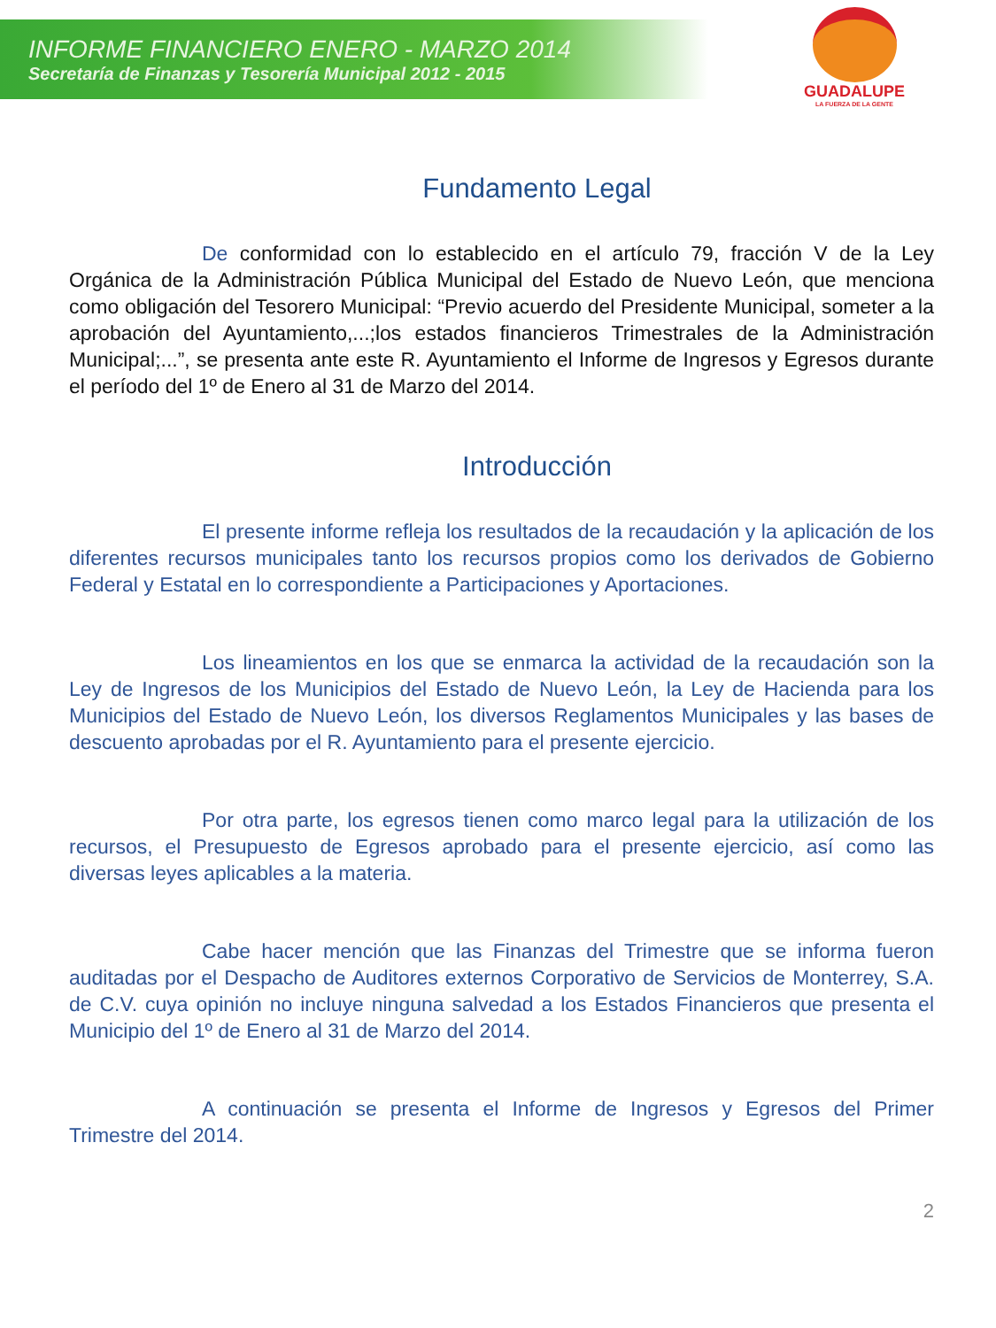INFORME FINANCIERO ENERO - MARZO 2014
Secretaría de Finanzas y Tesorería Municipal 2012 - 2015
GUADALUPE
LA FUERZA DE LA GENTE
Fundamento Legal
De conformidad con lo establecido en el artículo 79, fracción V de la Ley Orgánica de la Administración Pública Municipal del Estado de Nuevo León, que menciona como obligación del Tesorero Municipal: “Previo acuerdo del Presidente Municipal, someter a la aprobación del Ayuntamiento,...;los estados financieros Trimestrales de la Administración Municipal;...”, se presenta ante este R. Ayuntamiento el Informe de Ingresos y Egresos durante el período del 1º de Enero al 31 de Marzo del 2014.
Introducción
El presente informe refleja los resultados de la recaudación y la aplicación de los diferentes recursos municipales tanto los recursos propios como los derivados de Gobierno Federal y Estatal en lo correspondiente a Participaciones y Aportaciones.
Los lineamientos en los que se enmarca la actividad de la recaudación son la Ley de Ingresos de los Municipios del Estado de Nuevo León, la Ley de Hacienda para los Municipios del Estado de Nuevo León, los diversos Reglamentos Municipales y las bases de descuento aprobadas por el R. Ayuntamiento para el presente ejercicio.
Por otra parte, los egresos tienen como marco legal para la utilización de los recursos, el Presupuesto de Egresos aprobado para el presente ejercicio, así como las diversas leyes aplicables a la materia.
Cabe hacer mención que las Finanzas del Trimestre que se informa fueron auditadas por el Despacho de Auditores externos Corporativo de Servicios de Monterrey, S.A. de C.V. cuya opinión no incluye ninguna salvedad a los Estados Financieros que presenta el Municipio del 1º de Enero al 31 de Marzo del 2014.
A continuación se presenta el Informe de Ingresos y Egresos del Primer Trimestre del 2014.
2